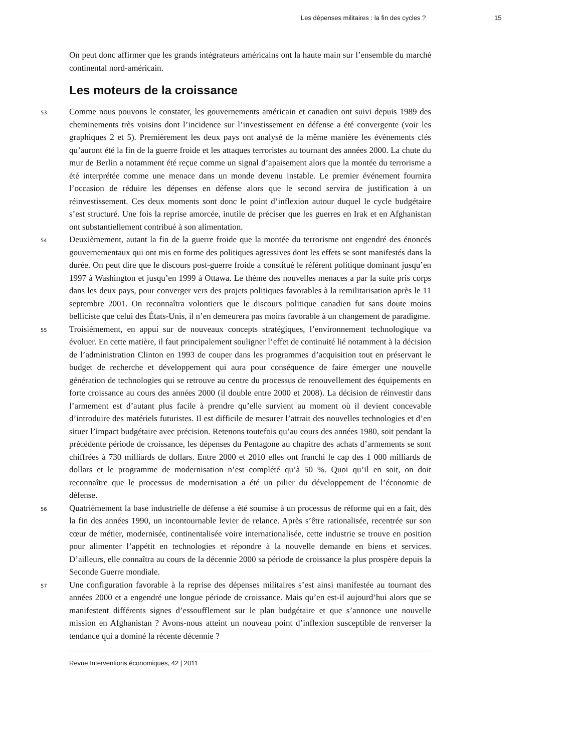Les dépenses militaires : la fin des cycles ? 15
On peut donc affirmer que les grands intégrateurs américains ont la haute main sur l’ensemble du marché continental nord-américain.
Les moteurs de la croissance
53 Comme nous pouvons le constater, les gouvernements américain et canadien ont suivi depuis 1989 des cheminements très voisins dont l’incidence sur l’investissement en défense a été convergente (voir les graphiques 2 et 5). Premièrement les deux pays ont analysé de la même manière les évènements clés qu’auront été la fin de la guerre froide et les attaques terroristes au tournant des années 2000. La chute du mur de Berlin a notamment été reçue comme un signal d’apaisement alors que la montée du terrorisme a été interprétée comme une menace dans un monde devenu instable. Le premier événement fournira l’occasion de réduire les dépenses en défense alors que le second servira de justification à un réinvestissement. Ces deux moments sont donc le point d’inflexion autour duquel le cycle budgétaire s’est structuré. Une fois la reprise amorcée, inutile de préciser que les guerres en Irak et en Afghanistan ont substantiellement contribué à son alimentation.
54 Deuxièmement, autant la fin de la guerre froide que la montée du terrorisme ont engendré des énoncés gouvernementaux qui ont mis en forme des politiques agressives dont les effets se sont manifestés dans la durée. On peut dire que le discours post-guerre froide a constitué le référent politique dominant jusqu’en 1997 à Washington et jusqu’en 1999 à Ottawa. Le thème des nouvelles menaces a par la suite pris corps dans les deux pays, pour converger vers des projets politiques favorables à la remilitarisation après le 11 septembre 2001. On reconnaîtra volontiers que le discours politique canadien fut sans doute moins belliciste que celui des États-Unis, il n’en demeurera pas moins favorable à un changement de paradigme.
55 Troisièmement, en appui sur de nouveaux concepts stratégiques, l’environnement technologique va évoluer. En cette matière, il faut principalement souligner l’effet de continuité lié notamment à la décision de l’administration Clinton en 1993 de couper dans les programmes d’acquisition tout en préservant le budget de recherche et développement qui aura pour conséquence de faire émerger une nouvelle génération de technologies qui se retrouve au centre du processus de renouvellement des équipements en forte croissance au cours des années 2000 (il double entre 2000 et 2008). La décision de réinvestir dans l’armement est d’autant plus facile à prendre qu’elle survient au moment où il devient concevable d’introduire des matériels futuristes. Il est difficile de mesurer l’attrait des nouvelles technologies et d’en situer l’impact budgétaire avec précision. Retenons toutefois qu’au cours des années 1980, soit pendant la précédente période de croissance, les dépenses du Pentagone au chapitre des achats d’armements se sont chiffrées à 730 milliards de dollars. Entre 2000 et 2010 elles ont franchi le cap des 1 000 milliards de dollars et le programme de modernisation n’est complété qu’à 50 %. Quoi qu’il en soit, on doit reconnaître que le processus de modernisation a été un pilier du développement de l’économie de défense.
56 Quatrièmement la base industrielle de défense a été soumise à un processus de réforme qui en a fait, dès la fin des années 1990, un incontournable levier de relance. Après s’être rationalisée, recentrée sur son cœur de métier, modernisée, continentalisée voire internationalisée, cette industrie se trouve en position pour alimenter l’appétit en technologies et répondre à la nouvelle demande en biens et services. D’ailleurs, elle connaîtra au cours de la décennie 2000 sa période de croissance la plus prospère depuis la Seconde Guerre mondiale.
57 Une configuration favorable à la reprise des dépenses militaires s’est ainsi manifestée au tournant des années 2000 et a engendré une longue période de croissance. Mais qu’en est-il aujourd’hui alors que se manifestent différents signes d’essoufflement sur le plan budgétaire et que s’annonce une nouvelle mission en Afghanistan ? Avons-nous atteint un nouveau point d’inflexion susceptible de renverser la tendance qui a dominé la récente décennie ?
Revue Interventions économiques, 42 | 2011